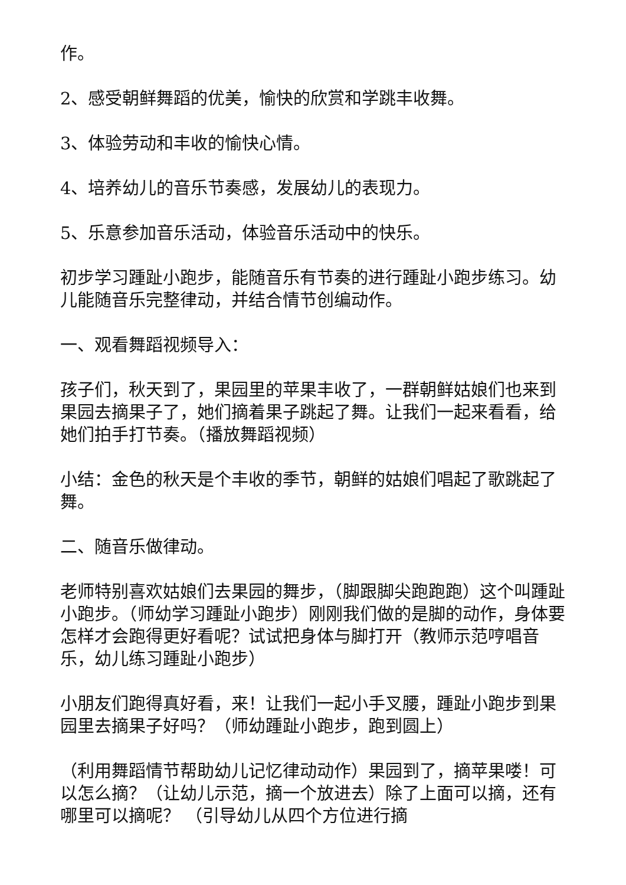作。
2、感受朝鲜舞蹈的优美，愉快的欣赏和学跳丰收舞。
3、体验劳动和丰收的愉快心情。
4、培养幼儿的音乐节奏感，发展幼儿的表现力。
5、乐意参加音乐活动，体验音乐活动中的快乐。
初步学习踵趾小跑步，能随音乐有节奏的进行踵趾小跑步练习。幼儿能随音乐完整律动，并结合情节创编动作。
一、观看舞蹈视频导入：
孩子们，秋天到了，果园里的苹果丰收了，一群朝鲜姑娘们也来到果园去摘果子了，她们摘着果子跳起了舞。让我们一起来看看，给她们拍手打节奏。（播放舞蹈视频）
小结：金色的秋天是个丰收的季节，朝鲜的姑娘们唱起了歌跳起了舞。
二、随音乐做律动。
老师特别喜欢姑娘们去果园的舞步，（脚跟脚尖跑跑跑）这个叫踵趾小跑步。（师幼学习踵趾小跑步）刚刚我们做的是脚的动作，身体要怎样才会跑得更好看呢？试试把身体与脚打开（教师示范哼唱音乐，幼儿练习踵趾小跑步）
小朋友们跑得真好看，来！让我们一起小手叉腰，踵趾小跑步到果园里去摘果子好吗？（师幼踵趾小跑步，跑到圆上）
（利用舞蹈情节帮助幼儿记忆律动动作）果园到了，摘苹果喽！可以怎么摘？（让幼儿示范，摘一个放进去）除了上面可以摘，还有哪里可以摘呢？ （引导幼儿从四个方位进行摘